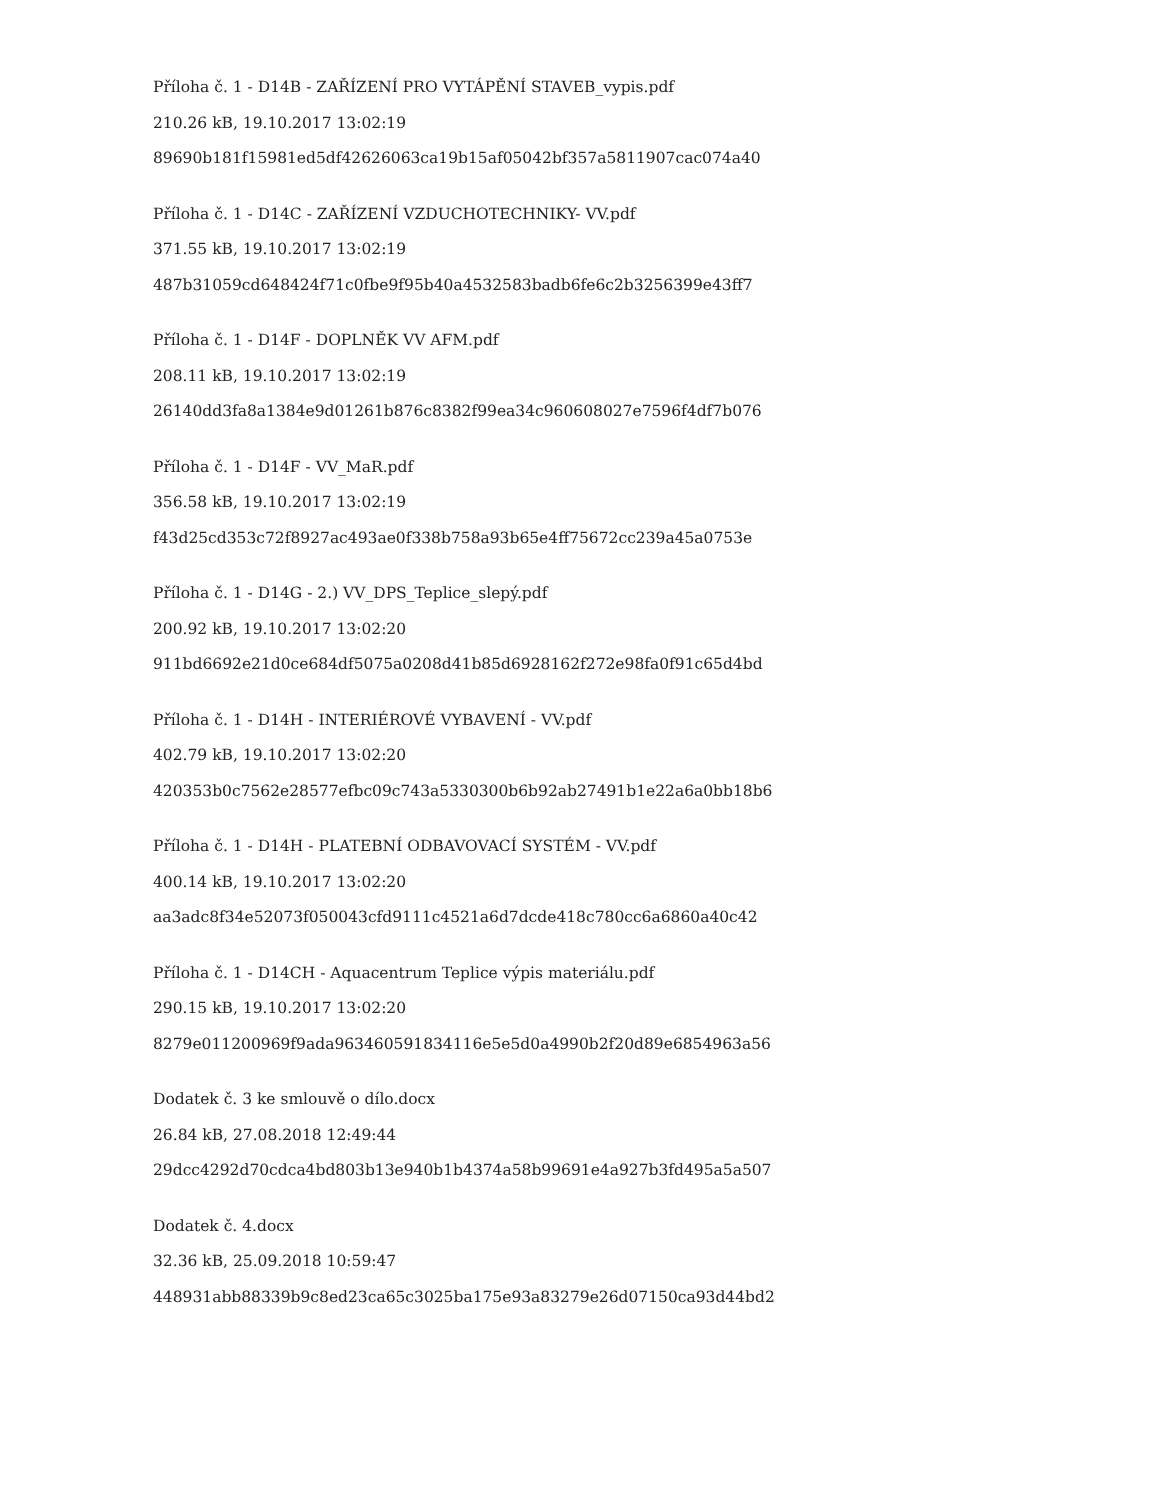Příloha č. 1 - D14B - ZAŘÍZENÍ PRO VYTÁPĚNÍ STAVEB_vypis.pdf
210.26 kB, 19.10.2017 13:02:19
89690b181f15981ed5df42626063ca19b15af05042bf357a5811907cac074a40
Příloha č. 1 - D14C - ZAŘÍZENÍ VZDUCHOTECHNIKY- VV.pdf
371.55 kB, 19.10.2017 13:02:19
487b31059cd648424f71c0fbe9f95b40a4532583badb6fe6c2b3256399e43ff7
Příloha č. 1 - D14F - DOPLNĚK VV AFM.pdf
208.11 kB, 19.10.2017 13:02:19
26140dd3fa8a1384e9d01261b876c8382f99ea34c960608027e7596f4df7b076
Příloha č. 1 - D14F - VV_MaR.pdf
356.58 kB, 19.10.2017 13:02:19
f43d25cd353c72f8927ac493ae0f338b758a93b65e4ff75672cc239a45a0753e
Příloha č. 1 - D14G - 2.) VV_DPS_Teplice_slepý.pdf
200.92 kB, 19.10.2017 13:02:20
911bd6692e21d0ce684df5075a0208d41b85d6928162f272e98fa0f91c65d4bd
Příloha č. 1 - D14H - INTERIÉROVÉ VYBAVENÍ - VV.pdf
402.79 kB, 19.10.2017 13:02:20
420353b0c7562e28577efbc09c743a5330300b6b92ab27491b1e22a6a0bb18b6
Příloha č. 1 - D14H - PLATEBNÍ ODBAVOVACÍ SYSTÉM - VV.pdf
400.14 kB, 19.10.2017 13:02:20
aa3adc8f34e52073f050043cfd9111c4521a6d7dcde418c780cc6a6860a40c42
Příloha č. 1 - D14CH - Aquacentrum Teplice výpis materiálu.pdf
290.15 kB, 19.10.2017 13:02:20
8279e011200969f9ada963460591834116e5e5d0a4990b2f20d89e6854963a56
Dodatek č. 3 ke smlouvě o dílo.docx
26.84 kB, 27.08.2018 12:49:44
29dcc4292d70cdca4bd803b13e940b1b4374a58b99691e4a927b3fd495a5a507
Dodatek č. 4.docx
32.36 kB, 25.09.2018 10:59:47
448931abb88339b9c8ed23ca65c3025ba175e93a83279e26d07150ca93d44bd2